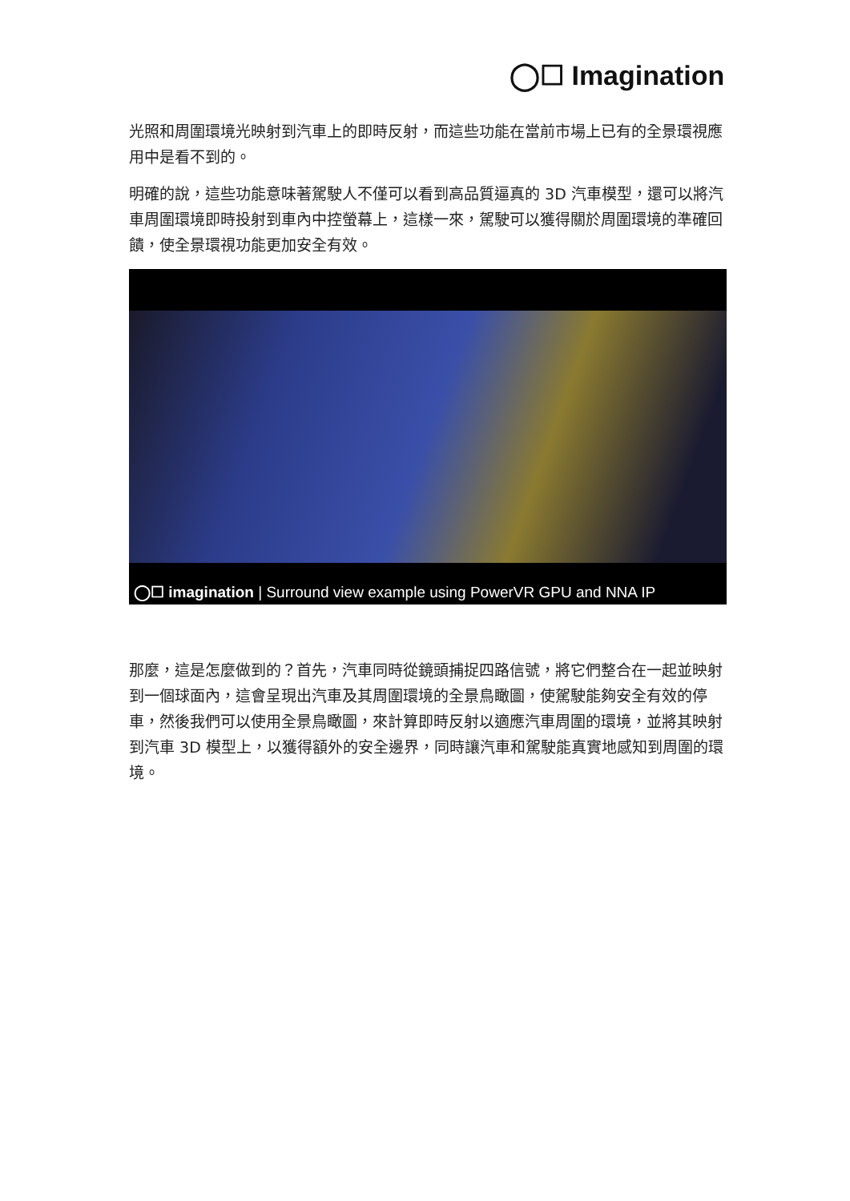◯☐ Imagination
光照和周圍環境光映射到汽車上的即時反射，而這些功能在當前市場上已有的全景環視應用中是看不到的。
明確的說，這些功能意味著駕駛人不僅可以看到高品質逼真的 3D 汽車模型，還可以將汽車周圍環境即時投射到車內中控螢幕上，這樣一來，駕駛可以獲得關於周圍環境的準確回饋，使全景環視功能更加安全有效。
◯☐ imagination | Surround view example using PowerVR GPU and NNA IP
那麼，這是怎麼做到的？首先，汽車同時從鏡頭捕捉四路信號，將它們整合在一起並映射到一個球面內，這會呈現出汽車及其周圍環境的全景鳥瞰圖，使駕駛能夠安全有效的停車，然後我們可以使用全景鳥瞰圖，來計算即時反射以適應汽車周圍的環境，並將其映射到汽車 3D 模型上，以獲得額外的安全邊界，同時讓汽車和駕駛能真實地感知到周圍的環境。